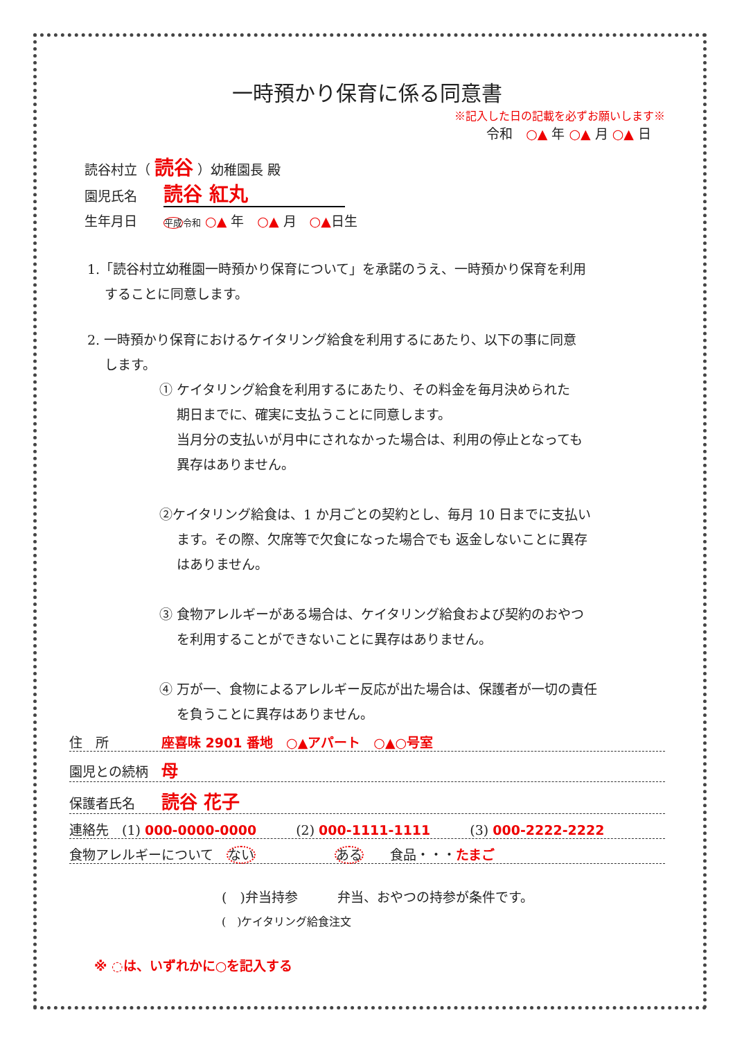一時預かり保育に係る同意書
※記入した日の記載を必ずお願いします※
令和　○▲ 年 ○▲ 月 ○▲ 日
読谷村立（ 読谷 ）幼稚園長 殿
園児氏名　　読谷 紅丸
生年月日　　平成 令和 ○▲ 年　○▲ 月　○▲日生
1.「読谷村立幼稚園一時預かり保育について」を承諾のうえ、一時預かり保育を利用
　 することに同意します。
2. 一時預かり保育におけるケイタリング給食を利用するにあたり、以下の事に同意
　 します。
① ケイタリング給食を利用するにあたり、その料金を毎月決められた
　 期日までに、確実に支払うことに同意します。
　 当月分の支払いが月中にされなかった場合は、利用の停止となっても
　 異存はありません。
②ケイタリング給食は、1 か月ごとの契約とし、毎月 10 日までに支払い
　 ます。その際、欠席等で欠食になった場合でも 返金しないことに異存
　 はありません。
③ 食物アレルギーがある場合は、ケイタリング給食および契約のおやつ
　 を利用することができないことに異存はありません。
④ 万が一、食物によるアレルギー反応が出た場合は、保護者が一切の責任
　 を負うことに異存はありません。
住　所　　　　座喜味 2901 番地　○▲アパート　○▲○号室
園児との続柄　母
保護者氏名　　読谷 花子
連絡先　(1) 000-0000-0000　　　(2) 000-1111-1111　　　(3) 000-2222-2222
食物アレルギーについて　ない　　　　　　ある　　食品・・・たまご
(　)弁当持参　　　弁当、おやつの持参が条件です。
(　)ケイタリング給食注文
※ ◌は、いずれかに○を記入する